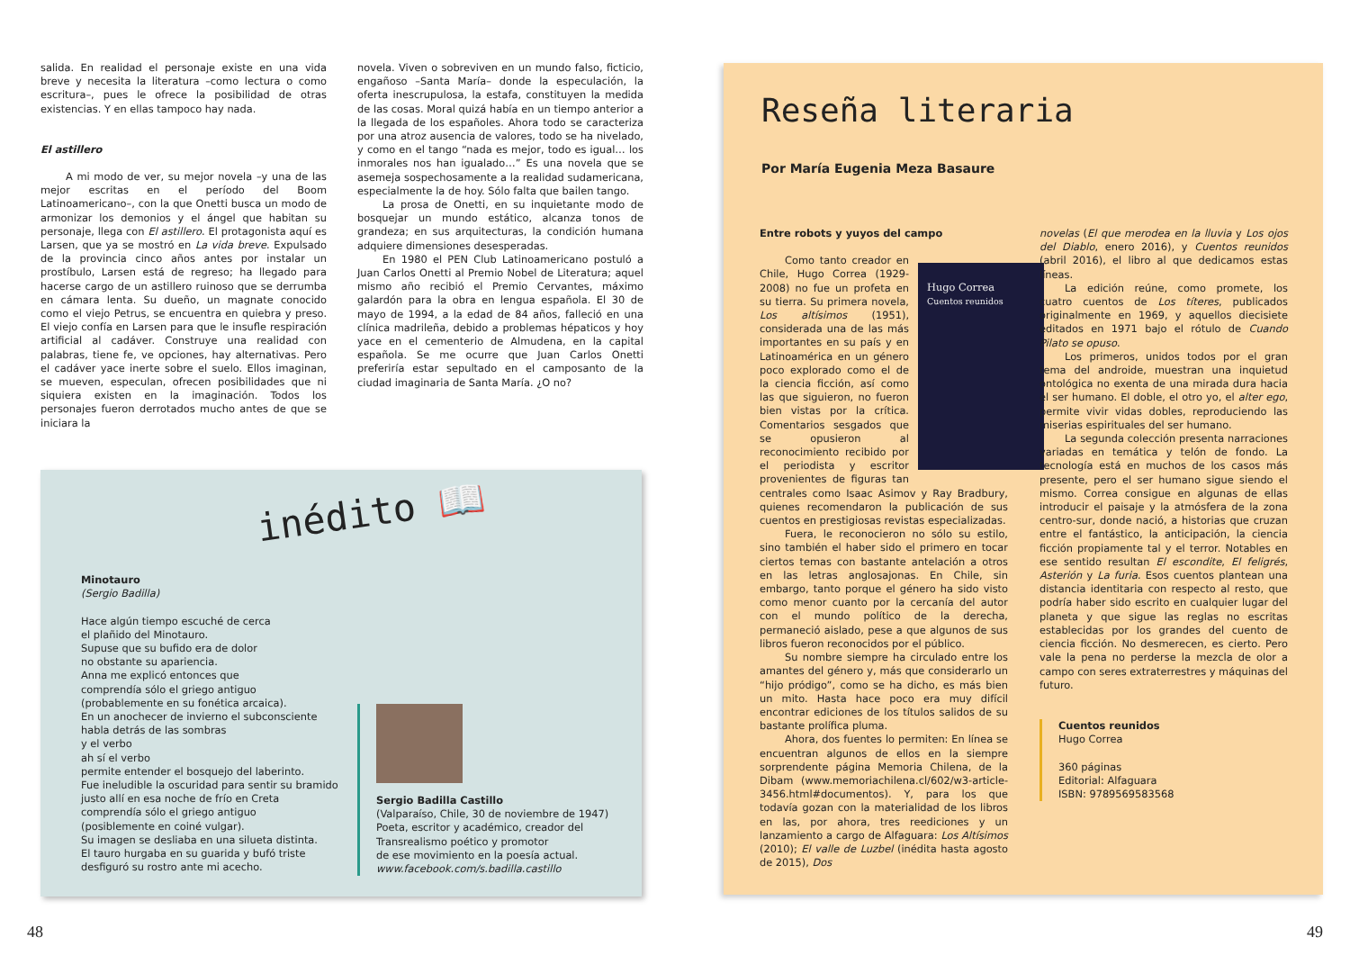salida. En realidad el personaje existe en una vida breve y necesita la literatura –como lectura o como escritura–, pues le ofrece la posibilidad de otras existencias. Y en ellas tampoco hay nada.
El astillero
A mi modo de ver, su mejor novela –y una de las mejor escritas en el período del Boom Latinoamericano–, con la que Onetti busca un modo de armonizar los demonios y el ángel que habitan su personaje, llega con El astillero. El protagonista aquí es Larsen, que ya se mostró en La vida breve. Expulsado de la provincia cinco años antes por instalar un prostíbulo, Larsen está de regreso; ha llegado para hacerse cargo de un astillero ruinoso que se derrumba en cámara lenta. Su dueño, un magnate conocido como el viejo Petrus, se encuentra en quiebra y preso. El viejo confía en Larsen para que le insufle respiración artificial al cadáver. Construye una realidad con palabras, tiene fe, ve opciones, hay alternativas. Pero el cadáver yace inerte sobre el suelo. Ellos imaginan, se mueven, especulan, ofrecen posibilidades que ni siquiera existen en la imaginación. Todos los personajes fueron derrotados mucho antes de que se iniciara la
novela. Viven o sobreviven en un mundo falso, ficticio, engañoso –Santa María– donde la especulación, la oferta inescrupulosa, la estafa, constituyen la medida de las cosas. Moral quizá había en un tiempo anterior a la llegada de los españoles. Ahora todo se caracteriza por una atroz ausencia de valores, todo se ha nivelado, y como en el tango “nada es mejor, todo es igual… los inmorales nos han igualado…” Es una novela que se asemeja sospechosamente a la realidad sudamericana, especialmente la de hoy. Sólo falta que bailen tango.
La prosa de Onetti, en su inquietante modo de bosquejar un mundo estático, alcanza tonos de grandeza; en sus arquitecturas, la condición humana adquiere dimensiones desesperadas.
En 1980 el PEN Club Latinoamericano postuló a Juan Carlos Onetti al Premio Nobel de Literatura; aquel mismo año recibió el Premio Cervantes, máximo galardón para la obra en lengua española. El 30 de mayo de 1994, a la edad de 84 años, falleció en una clínica madrileña, debido a problemas hépaticos y hoy yace en el cementerio de Almudena, en la capital española. Se me ocurre que Juan Carlos Onetti preferiría estar sepultado en el camposanto de la ciudad imaginaria de Santa María. ¿O no?
inédito 📖
Minotauro
(Sergio Badilla)
Hace algún tiempo escuché de cerca
el plañido del Minotauro.
Supuse que su bufido era de dolor
no obstante su apariencia.
Anna me explicó entonces que
comprendía sólo el griego antiguo
(probablemente en su fonética arcaica).
En un anochecer de invierno el subconsciente
habla detrás de las sombras
y el verbo
ah sí el verbo
permite entender el bosquejo del laberinto.
Fue ineludible la oscuridad para sentir su bramido
justo allí en esa noche de frío en Creta
comprendía sólo el griego antiguo
(posiblemente en coiné vulgar).
Su imagen se desliaba en una silueta distinta.
El tauro hurgaba en su guarida y bufó triste
desfiguró su rostro ante mi acecho.
Sergio Badilla Castillo
(Valparaíso, Chile, 30 de noviembre de 1947)
Poeta, escritor y académico, creador del
Transrealismo poético y promotor
de ese movimiento en la poesía actual.
www.facebook.com/s.badilla.castillo
Reseña literaria
Por María Eugenia Meza Basaure
Entre robots y yuyos del campo
Hugo Correa
Cuentos reunidos
Como tanto creador en Chile, Hugo Correa (1929-2008) no fue un profeta en su tierra. Su primera novela, Los altísimos (1951), considerada una de las más importantes en su país y en Latinoamérica en un género poco explorado como el de la ciencia ficción, así como las que siguieron, no fueron bien vistas por la crítica. Comentarios sesgados que se opusieron al reconocimiento recibido por el periodista y escritor provenientes de figuras tan centrales como Isaac Asimov y Ray Bradbury, quienes recomendaron la publicación de sus cuentos en prestigiosas revistas especializadas.
Fuera, le reconocieron no sólo su estilo, sino también el haber sido el primero en tocar ciertos temas con bastante antelación a otros en las letras anglosajonas. En Chile, sin embargo, tanto porque el género ha sido visto como menor cuanto por la cercanía del autor con el mundo político de la derecha, permaneció aislado, pese a que algunos de sus libros fueron reconocidos por el público.
Su nombre siempre ha circulado entre los amantes del género y, más que considerarlo un “hijo pródigo”, como se ha dicho, es más bien un mito. Hasta hace poco era muy difícil encontrar ediciones de los títulos salidos de su bastante prolífica pluma.
Ahora, dos fuentes lo permiten: En línea se encuentran algunos de ellos en la siempre sorprendente página Memoria Chilena, de la Dibam (www.memoriachilena.cl/602/w3-article-3456.html#documentos). Y, para los que todavía gozan con la materialidad de los libros en las, por ahora, tres reediciones y un lanzamiento a cargo de Alfaguara: Los Altísimos (2010); El valle de Luzbel (inédita hasta agosto de 2015), Dos
novelas (El que merodea en la lluvia y Los ojos del Diablo, enero 2016), y Cuentos reunidos (abril 2016), el libro al que dedicamos estas líneas.
La edición reúne, como promete, los cuatro cuentos de Los títeres, publicados originalmente en 1969, y aquellos diecisiete editados en 1971 bajo el rótulo de Cuando Pilato se opuso.
Los primeros, unidos todos por el gran tema del androide, muestran una inquietud ontológica no exenta de una mirada dura hacia el ser humano. El doble, el otro yo, el alter ego, permite vivir vidas dobles, reproduciendo las miserias espirituales del ser humano.
La segunda colección presenta narraciones variadas en temática y telón de fondo. La tecnología está en muchos de los casos más presente, pero el ser humano sigue siendo el mismo. Correa consigue en algunas de ellas introducir el paisaje y la atmósfera de la zona centro-sur, donde nació, a historias que cruzan entre el fantástico, la anticipación, la ciencia ficción propiamente tal y el terror. Notables en ese sentido resultan El escondite, El feligrés, Asterión y La furia. Esos cuentos plantean una distancia identitaria con respecto al resto, que podría haber sido escrito en cualquier lugar del planeta y que sigue las reglas no escritas establecidas por los grandes del cuento de ciencia ficción. No desmerecen, es cierto. Pero vale la pena no perderse la mezcla de olor a campo con seres extraterrestres y máquinas del futuro.
Cuentos reunidos
Hugo Correa
360 páginas
Editorial: Alfaguara
ISBN: 9789569583568
48 49